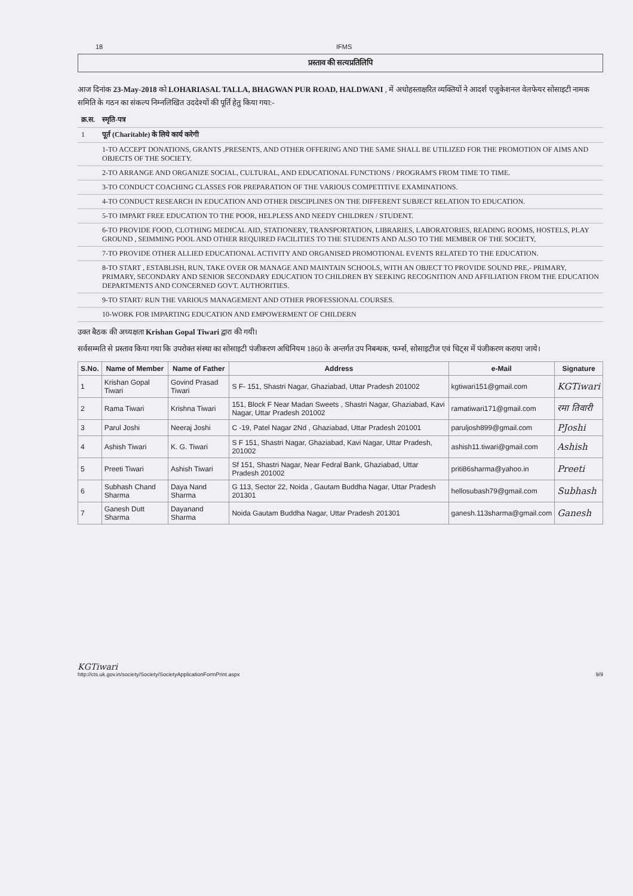18 IFMS
प्रस्ताव की सत्यप्रतिलिपि
आज दिनांक 23-May-2018 को LOHARIASAL TALLA, BHAGWAN PUR ROAD, HALDWANI , में अधोहस्ताक्षरित व्यक्तियों ने आदर्श एजुकेशनल वेलफेयर सोसाइटी नामक समिति के गठन का संकल्प निम्नलिखित उददेश्यों की पूर्ति हेतु किया गया:-
| क्र.स. | स्मृति-पत्र |
| 1 | पूर्त (Charitable) के लिये कार्य करेगी |
| | 1-TO ACCEPT DONATIONS, GRANTS ,PRESENTS, AND OTHER OFFERING AND THE SAME SHALL BE UTILIZED FOR THE PROMOTION OF AIMS AND OBJECTS OF THE SOCIETY. |
| | 2-TO ARRANGE AND ORGANIZE SOCIAL, CULTURAL, AND EDUCATIONAL FUNCTIONS / PROGRAM'S FROM TIME TO TIME. |
| | 3-TO CONDUCT COACHING CLASSES FOR PREPARATION OF THE VARIOUS COMPETITIVE EXAMINATIONS. |
| | 4-TO CONDUCT RESEARCH IN EDUCATION AND OTHER DISCIPLINES ON THE DIFFERENT SUBJECT RELATION TO EDUCATION. |
| | 5-TO IMPART FREE EDUCATION TO THE POOR, HELPLESS AND NEEDY CHILDREN / STUDENT. |
| | 6-TO PROVIDE FOOD, CLOTHING MEDICAL AID, STATIONERY, TRANSPORTATION, LIBRARIES, LABORATORIES, READING ROOMS, HOSTELS, PLAY GROUND , SEIMMING POOL AND OTHER REQUIRED FACILITIES TO THE STUDENTS AND ALSO TO THE MEMBER OF THE SOCIETY, |
| | 7-TO PROVIDE OTHER ALLIED EDUCATIONAL ACTIVITY AND ORGANISED PROMOTIONAL EVENTS RELATED TO THE EDUCATION. |
| | 8-TO START , ESTABLISH, RUN, TAKE OVER OR MANAGE AND MAINTAIN SCHOOLS, WITH AN OBJECT TO PROVIDE SOUND PRE,- PRIMARY, PRIMARY, SECONDARY AND SENIOR SECONDARY EDUCATION TO CHILDREN BY SEEKING RECOGNITION AND AFFILIATION FROM THE EDUCATION DEPARTMENTS AND CONCERNED GOVT. AUTHORITIES. |
| | 9-TO START/ RUN THE VARIOUS MANAGEMENT AND OTHER PROFESSIONAL COURSES. |
| | 10-WORK FOR IMPARTING EDUCATION AND EMPOWERMENT OF CHILDERN |
उक्त बैठक की अध्यक्षता Krishan Gopal Tiwari द्वारा की गयी।
सर्वसम्मति से प्रस्ताव किया गया कि उपरोक्त संस्था का सोसाइटी पंजीकरण अधिनियम 1860 के अन्तर्गत उप निबन्धक, फर्म्स, सोसाइटीज एवं चिट्स में पंजीकरण कराया जाये।
| S.No. | Name of Member | Name of Father | Address | e-Mail | Signature |
| --- | --- | --- | --- | --- | --- |
| 1 | Krishan Gopal Tiwari | Govind Prasad Tiwari | S F- 151, Shastri Nagar, Ghaziabad, Uttar Pradesh 201002 | kgtiwari151@gmail.com | KGTiwari |
| 2 | Rama Tiwari | Krishna Tiwari | 151, Block F Near Madan Sweets , Shastri Nagar, Ghaziabad, Kavi Nagar, Uttar Pradesh 201002 | ramatiwari171@gmail.com | रमा तिवारी |
| 3 | Parul Joshi | Neeraj Joshi | C -19, Patel Nagar 2Nd , Ghaziabad, Uttar Pradesh 201001 | paruljosh899@gmail.com | PJoshi |
| 4 | Ashish Tiwari | K. G. Tiwari | S F 151, Shastri Nagar, Ghaziabad, Kavi Nagar, Uttar Pradesh, 201002 | ashish11.tiwari@gmail.com | Ashish |
| 5 | Preeti Tiwari | Ashish Tiwari | Sf 151, Shastri Nagar, Near Fedral Bank, Ghaziabad, Uttar Pradesh 201002 | priti86sharma@yahoo.in | Preeti |
| 6 | Subhash Chand Sharma | Daya Nand Sharma | G 113, Sector 22, Noida , Gautam Buddha Nagar, Uttar Pradesh 201301 | hellosubash79@gmail.com | Subhash |
| 7 | Ganesh Dutt Sharma | Dayanand Sharma | Noida Gautam Buddha Nagar, Uttar Pradesh 201301 | ganesh.113sharma@gmail.com | Ganesh |
KGTiwari
http://cts.uk.gov.in/society/Society/SocietyApplicationFormPrint.aspx 9/9